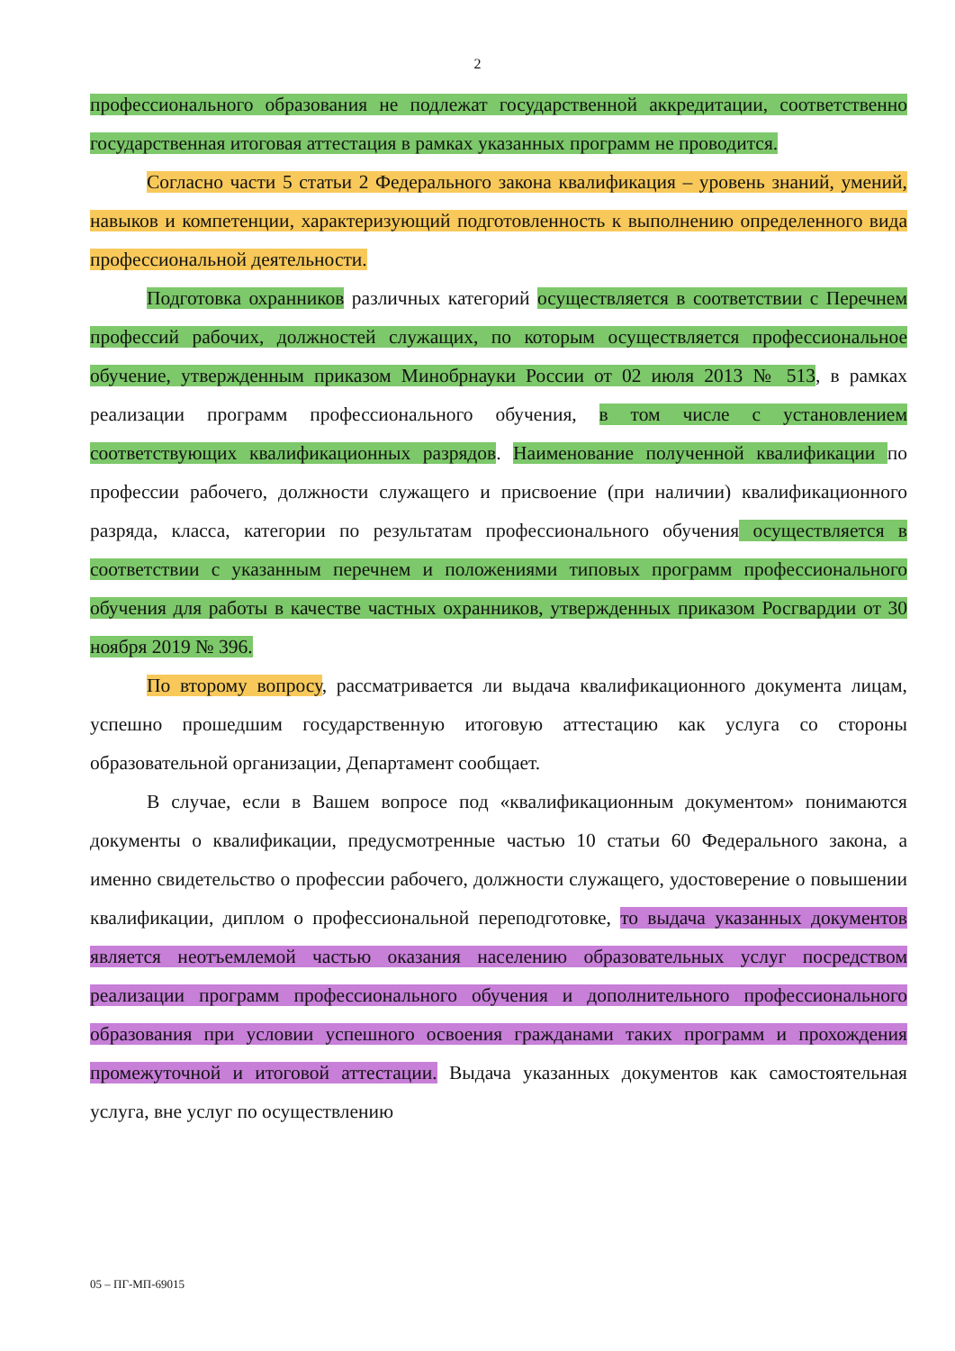2
профессионального образования не подлежат государственной аккредитации, соответственно государственная итоговая аттестация в рамках указанных программ не проводится.
Согласно части 5 статьи 2 Федерального закона квалификация – уровень знаний, умений, навыков и компетенции, характеризующий подготовленность к выполнению определенного вида профессиональной деятельности.
Подготовка охранников различных категорий осуществляется в соответствии с Перечнем профессий рабочих, должностей служащих, по которым осуществляется профессиональное обучение, утвержденным приказом Минобрнауки России от 02 июля 2013 № 513, в рамках реализации программ профессионального обучения, в том числе с установлением соответствующих квалификационных разрядов. Наименование полученной квалификации по профессии рабочего, должности служащего и присвоение (при наличии) квалификационного разряда, класса, категории по результатам профессионального обучения осуществляется в соответствии с указанным перечнем и положениями типовых программ профессионального обучения для работы в качестве частных охранников, утвержденных приказом Росгвардии от 30 ноября 2019 № 396.
По второму вопросу, рассматривается ли выдача квалификационного документа лицам, успешно прошедшим государственную итоговую аттестацию как услуга со стороны образовательной организации, Департамент сообщает.
В случае, если в Вашем вопросе под «квалификационным документом» понимаются документы о квалификации, предусмотренные частью 10 статьи 60 Федерального закона, а именно свидетельство о профессии рабочего, должности служащего, удостоверение о повышении квалификации, диплом о профессиональной переподготовке, то выдача указанных документов является неотъемлемой частью оказания населению образовательных услуг посредством реализации программ профессионального обучения и дополнительного профессионального образования при условии успешного освоения гражданами таких программ и прохождения промежуточной и итоговой аттестации. Выдача указанных документов как самостоятельная услуга, вне услуг по осуществлению
05 – ПГ-МП-69015